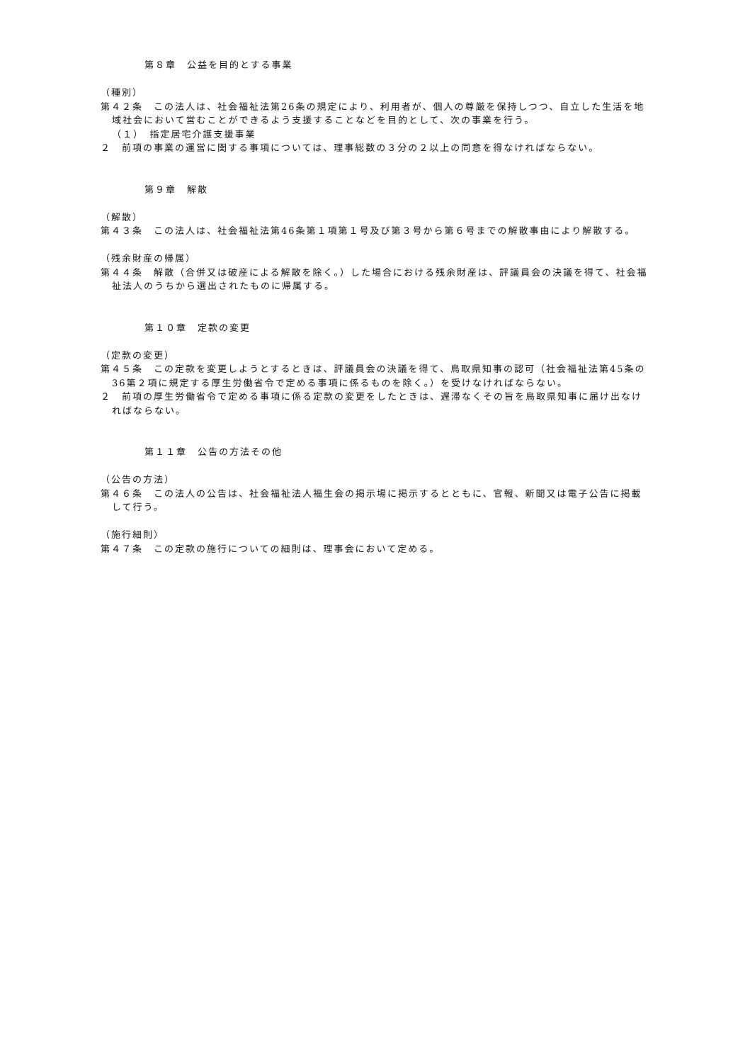第８章　公益を目的とする事業
（種別）
第４２条　この法人は、社会福祉法第26条の規定により、利用者が、個人の尊厳を保持しつつ、自立した生活を地域社会において営むことができるよう支援することなどを目的として、次の事業を行う。
（１）　指定居宅介護支援事業
２　前項の事業の運営に関する事項については、理事総数の３分の２以上の同意を得なければならない。
第９章　解散
（解散）
第４３条　この法人は、社会福祉法第46条第１項第１号及び第３号から第６号までの解散事由により解散する。
（残余財産の帰属）
第４４条　解散（合併又は破産による解散を除く。）した場合における残余財産は、評議員会の決議を得て、社会福祉法人のうちから選出されたものに帰属する。
第１０章　定款の変更
（定款の変更）
第４５条　この定款を変更しようとするときは、評議員会の決議を得て、鳥取県知事の認可（社会福祉法第45条の36第２項に規定する厚生労働省令で定める事項に係るものを除く。）を受けなければならない。
２　前項の厚生労働省令で定める事項に係る定款の変更をしたときは、遅滞なくその旨を鳥取県知事に届け出なければならない。
第１１章　公告の方法その他
（公告の方法）
第４６条　この法人の公告は、社会福祉法人福生会の掲示場に掲示するとともに、官報、新聞又は電子公告に掲載して行う。
（施行細則）
第４７条　この定款の施行についての細則は、理事会において定める。